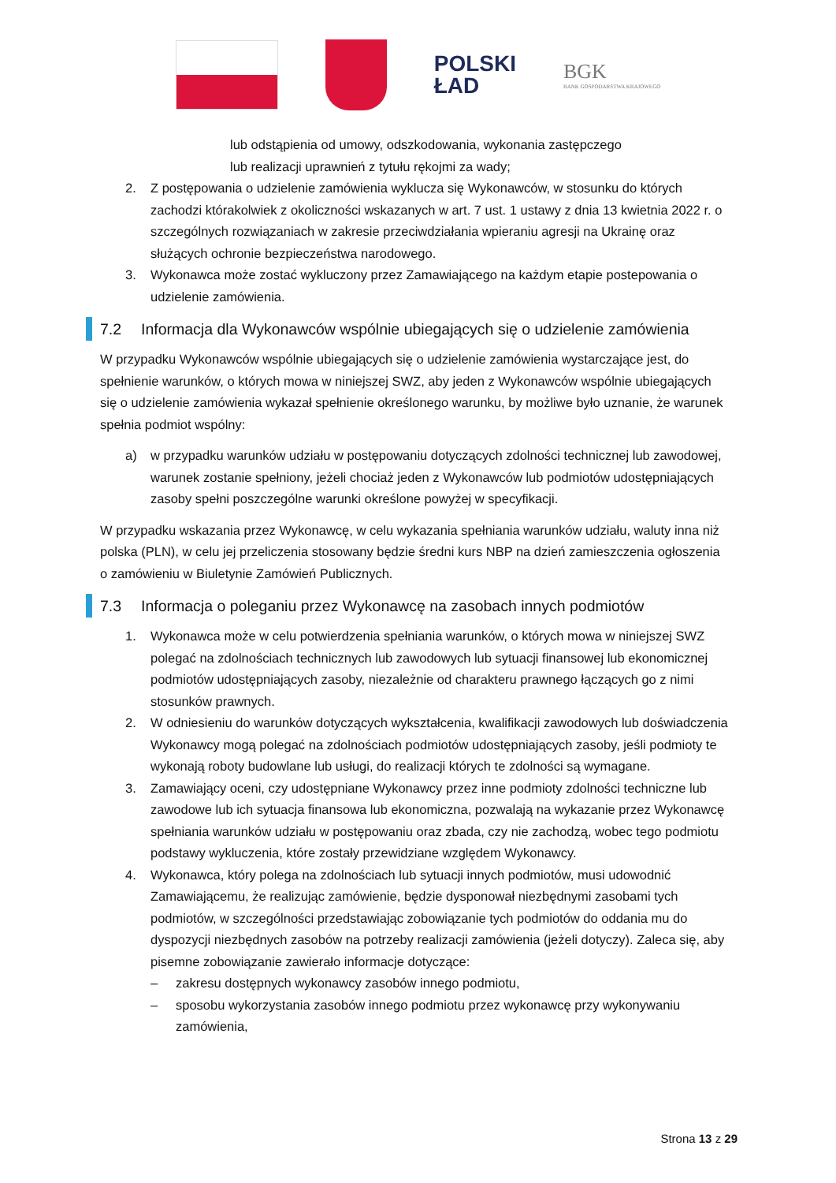POLSKI
ŁAD
BGK
BANK GOSPODARSTWA KRAJOWEGO
lub odstąpienia od umowy, odszkodowania, wykonania zastępczego
lub realizacji uprawnień z tytułu rękojmi za wady;
2. Z postępowania o udzielenie zamówienia wyklucza się Wykonawców, w stosunku do których zachodzi którakolwiek z okoliczności wskazanych w art. 7 ust. 1 ustawy z dnia 13 kwietnia 2022 r. o szczególnych rozwiązaniach w zakresie przeciwdziałania wpieraniu agresji na Ukrainę oraz służących ochronie bezpieczeństwa narodowego.
3. Wykonawca może zostać wykluczony przez Zamawiającego na każdym etapie postepowania o udzielenie zamówienia.
7.2 Informacja dla Wykonawców wspólnie ubiegających się o udzielenie zamówienia
W przypadku Wykonawców wspólnie ubiegających się o udzielenie zamówienia wystarczające jest, do spełnienie warunków, o których mowa w niniejszej SWZ, aby jeden z Wykonawców wspólnie ubiegających się o udzielenie zamówienia wykazał spełnienie określonego warunku, by możliwe było uznanie, że warunek spełnia podmiot wspólny:
a) w przypadku warunków udziału w postępowaniu dotyczących zdolności technicznej lub zawodowej, warunek zostanie spełniony, jeżeli chociaż jeden z Wykonawców lub podmiotów udostępniających zasoby spełni poszczególne warunki określone powyżej w specyfikacji.
W przypadku wskazania przez Wykonawcę, w celu wykazania spełniania warunków udziału, waluty inna niż polska (PLN), w celu jej przeliczenia stosowany będzie średni kurs NBP na dzień zamieszczenia ogłoszenia o zamówieniu w Biuletynie Zamówień Publicznych.
7.3 Informacja o poleganiu przez Wykonawcę na zasobach innych podmiotów
1. Wykonawca może w celu potwierdzenia spełniania warunków, o których mowa w niniejszej SWZ polegać na zdolnościach technicznych lub zawodowych lub sytuacji finansowej lub ekonomicznej podmiotów udostępniających zasoby, niezależnie od charakteru prawnego łączących go z nimi stosunków prawnych.
2. W odniesieniu do warunków dotyczących wykształcenia, kwalifikacji zawodowych lub doświadczenia Wykonawcy mogą polegać na zdolnościach podmiotów udostępniających zasoby, jeśli podmioty te wykonają roboty budowlane lub usługi, do realizacji których te zdolności są wymagane.
3. Zamawiający oceni, czy udostępniane Wykonawcy przez inne podmioty zdolności techniczne lub zawodowe lub ich sytuacja finansowa lub ekonomiczna, pozwalają na wykazanie przez Wykonawcę spełniania warunków udziału w postępowaniu oraz zbada, czy nie zachodzą, wobec tego podmiotu podstawy wykluczenia, które zostały przewidziane względem Wykonawcy.
4. Wykonawca, który polega na zdolnościach lub sytuacji innych podmiotów, musi udowodnić Zamawiającemu, że realizując zamówienie, będzie dysponował niezbędnymi zasobami tych podmiotów, w szczególności przedstawiając zobowiązanie tych podmiotów do oddania mu do dyspozycji niezbędnych zasobów na potrzeby realizacji zamówienia (jeżeli dotyczy). Zaleca się, aby pisemne zobowiązanie zawierało informacje dotyczące:
– zakresu dostępnych wykonawcy zasobów innego podmiotu,
– sposobu wykorzystania zasobów innego podmiotu przez wykonawcę przy wykonywaniu zamówienia,
Strona 13 z 29